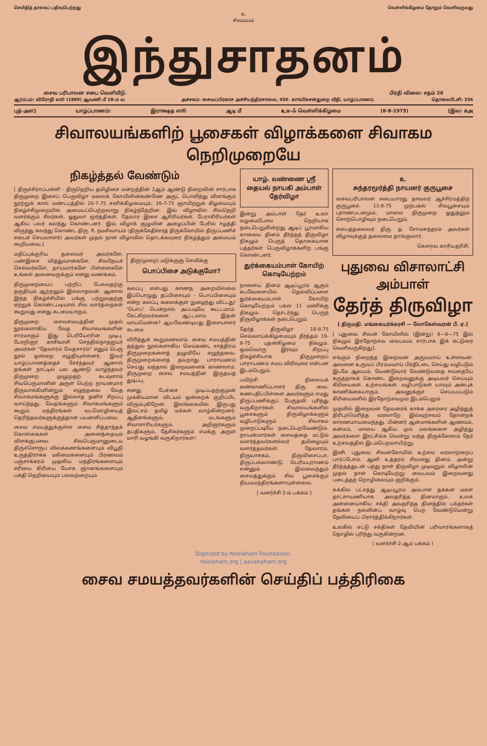செமிதித் தாளகப் பதிவுபெற்றது வெள்ளிக்கிழமை தோறும் வெளிவருவது
உ
சிவமயம்
இந்துசாதனம்
சைவ பரிபாலன சபை வெளியீடு. பிரதி விலை: சதம் 20
ஆரம்பம்: விரோதி ஸூ (1889) ஆவணி மீ 28-ம் வ அச்சகம்: சைவப்பிரகாச அச்சியந்திரசாலை, 450. காங்கேசன்துறை வீதி, யாழ்ப்பாணம். தொலைபேசி: 356
புத்-அள] யாழ்ப்பாணம்: இராக்ஷத ஸூ ஆடி மீ உக-ஃ வெள்ளிக்கிழமை (8-8-1975) [இல: கஅ
சிவாலயங்களிற் பூசைகள் விழாக்களை சிவாகம நெறிமுறையே
நிகழ்த்தல் வேண்டும்
[ திருச்சிராப்பள்ளி - திருநெறிய தமிழிசை மன்றத்தின் 2ஆம் ஆண்டு நிறைவின் சார்பாக திருமுறை இசைப் பெருவிழா மலைக் கோயிலின்கண்ணே அருட் பொலிந்து விளங்கும் நூற்றுக் கால் மண்டபத்தில் 26-7-75 சனிக்கிழமையும், 26-7-75 ஞாயிற்றுக் கிழமையும் நிகழ்ச்சிமுறையில் அமையப்பெற்றவாறு நிகழ்ந்தேறின. இவ் விழாவில் சிவநெறி வளர்க்கும் சீலர்கள், ஓதுவா மூர்த்திகள், தேவார இசை ஆசிரியர்கள், பேராசிரியர்கள் ஆகிய பலர் கலந்து கொண்டனர். இவ் விழாக் குழுவின் அழைப்பின் பேரில் ஈழத்தி லிருந்து கலந்து கொண்ட திரு. R. நமசிவாயம் (திருக்கேதீச்சரத் திருக்கோயில் திருப்பணிச் சபைச் செயலாளர்) அவர்கள் முதல் நாள் விழாவில் தொடக்கவுரை நிகழ்த்தும் அமையம் கூறியவை.]
மதிப்புக்குரிய தலைவர் அவர்களே, பண்இசை வித்துவான்களே, சிவநேயச் செல்வர்களே, தாய்மார்களே பிள்ளைகளே உங்கள் அனைவருக்கும் எனது வணக்கம்,
திருமுறையைப் பற்றிப் பேசுவதற்கு தகுதியும் ஆற்றலும் இல்லாதவன். ஆனால் இந்த நிகழ்ச்சியில் பங்கு பற்றுவதற்கு ஏற்றுக் கொண்டபடியால் சில வார்த்தைகள் கூறுவது எனது கடமையாகும்.
திருமுறை சைவசமயத்தின் முதல் நூல்களாகிய வேத சிவாகமங்களின் சாரமாகும் இது பெரியோரின் முடிபு. பேரறிஞர் காசிவாசி செந்தில்நாதஐயர் அவர்கள் "தேவாரம் வேதசாரம்" எனும் பெரு நூல் ஒன்றை எழுதியுள்ளனர். இவர் யாழ்ப்பாணத்தைச் சேர்ந்தவர் ஆனால் தங்கள் நாட்டில் பல ஆண்டு வாழ்ந்தவர் திருமுறை முழுமுதற் கடவுளாம் சிவபெருமானின் அருள் பெற்ற நாயன்மார் திருவாக்கினின்றும் எழுந்தவை வேத சிவாகமங்களுக்கு இல்லாத தனிச் சிறப்பு வாய்ந்தது. வேதங்களும் சிவாகமங்களும் கூறும் மந்திரங்கள் வடமொழியைத் தெரிந்தவர்களுக்குத்தான் பயனளிப்பவை.
சைவ சமயத்துக்குள்ள சைவ சித்தாந்தக் கொள்கைகள் அனைத்தையும் விளக்குபவை. சிவபெருமானுடைய திருச்சொரூப விலக்கணங்களையும் விபூதி உருத்திராக்க மகிமைகளையும் பிரணவம் பஞ்சாக்கரம் முதலிய மந்திரங்களையும் சரியை கிரியை யோக ஞானங்களையும் பக்தி நெறியையும் பலவற்றையும்
திரு(முறை) மடுக்குஞ் செவிக்கு
பொப்பிசை அடுக்குமோ?
கலப்பு என்பது காணத அறையில்லை இப்பொழுது தப்பிசையும் - பொப்பிசையும் என்ற கலப்பு கலைக்குள் நுழைந்து விட்டது! 'பொப்' பென்றால் அப்படியே கூட்டமாம். கேட்கிறவர்களை ஆட்டமாம். இதன் மாயமென்ன? ஆயவேண்டியது இசையாளர் கடமை
விரித்துக் கூறுவனவாம். சைவ சமயத்தின் தத்துவ நூல்களாகிய மெய்கண்ட சாத்திரம் திருமுறைகளைத் தழுவியே எழுந்தவை. திருமுறைகளைத் தவறாது பாராயணம் செய்து வந்தால் இறைவனைக் காணலாம். திருமுறை சைவ சமயத்தின் இருதயத் துடிப்பு.
எனது பேச்சை முடிப்பதற்குமுன் முக்கியமான விடயம் ஒன்றைக் குறிப்பிட விரும்புகிறேன். இலங்கையில் இருபது இலட்சம் தமிழ் மக்கள் வாழ்கின்றனர். ஆதீனங்களும், மடங்களும் சிவாசாரியர்களும், அறிஞர்களும் தபதிகளும், தேசிகர்களும் எமக்கு அருள் மாரி வழங்கி வருகிறார்கள்!
யாழ். வண்ணை ஸ்ரீ தையல் நாயகி அம்பாள் தேர்விழா
இன்று அம்பாள் தேர் உலா வழமைபோல நெறியாக நடைபெறுகின்றது ஆடிப் பூரமாகிய காலைய தினம் தீர்த்தத் திருவிழா நிகழும் பெருந் தொகையான பத்தர்கள் பெருவிழாக்களிற் பங்கு கொண்டனர்.
துர்க்கையம்பாள் கோயிற் கொடியேற்றம்
நாளைய தினம் ஆடிப்பூரம் ஆகும் சுபவேளையில் தெல்லிப்பளை துர்க்கையம்பாள் கோயிற் கொடியேற்றம் பகல் 11 மணிக்கு நிகழும். தொடர்ந்து பெருந் திருவிழாக்கள் நடைபெறும்.
தேர்த் திருவிழா 18-8-75 செவ்வாய்க்கிழமையும் தீர்த்தம் 19-8-75 புதன்கிழமை நிகழும். ஒவ்வொரு இரவும் சிறப்பு நிகழ்ச்சியாக திருமுறைப் பாராயணம் சமய விரிவுரை என்பன இடம்பெறும்.
பயிற்சி நிலையக் கண்காணிப்பாளர் திரு. வை. கணபதிப்பிள்ளை அவர்களும் எமது திருப்பணிக்குப் பேருதவி புரிந்து வருகிறார்கள். சிவாலயங்களில் பூசைகளும் திருவிழாக்களும் வழிபாடுகளும் சிவாகம முறைப்படியே நடைபெறவேண்டும். நாயன்மார்கள் சைவத்தை மட்டும் வளர்த்தவர்களல்லர் தமிழையும் வளர்த்தவர்கள். தேவாரம், திருவாசகம், திருவிசைப்பா, திருப்பல்லாண்டு, பெரியபுராணம் என்னும் இவ்வைந்தும் சைவத்துக்கும் சிவ பூசைக்கும் நியமமந்திரங்களாயுள்ளவை.
[ வளர்ச்சி 2-ம் பக்கம் ]
உ
சுந்தரமூர்த்தி நாயனர் குருபூசை
சைவபரிபாலன சபையாரது நாவலர் ஆச்சிரமத்திற் குருபூசை. 13-8-75 முற்பகல் சிவபூசையும் புராணபடனமும், மாலை திருமுறை ஓதுதலும் சொற்பொழிவும் நடைபெறும்.
சபைத்தலைவர் திரு. த. சோமசுந்தரம் அவர்கள் விழாவுக்குத் தலைமை தாங்குவார்,
கௌரவ காரியதரிசி.
புதுவை விசாலாட்சி அம்பாள்
தேர்த் திருவிழா
[ திருமதி. மங்கையர்க்கரசி — லோகேஸ்வரன் பீ. ஏ.]
[ புதுவை சிவன் கோயிலில் (இன்று) 8—8—75 இல் நிகழும் இரதோற்சவ வைபவம் சார்பாக இக் கட்டுரை வெளிவருகிறது].
எங்கும் நிறைந்த இறைவன் அருவமாய் உள்ளவன். அவனை உருவப் பிரம்மமாய் பிரதிட்டை செய்து வழிபடும் இடமே ஆலயம். வேண்டுவார் வேண்டுவதை ஈவதையே கருத்தாகக் கொண்ட இறைவனுக்கு அடியவர் செய்யும் கிரியைகள், உற்சவங்கள். வழிபாடுகள் யாவும் அன்புக் காணிக்கையாகும். அவனுக்குச் செய்யப்படும் கிரியைகளில் இரதோற்சவமும் இடம்பெறும்.
முதலில் இறைவன் தேவரைக் காக்க அசுரரை அழித்துத் திரிபுரமெரித்த வரலாறே இவ்வுற்சவம் தோன்றக் காரணமாயமைந்தது. பின்னர் ஆன்மாக்களின் ஆணவம், கன்மம், மாயை ஆகிய மும் மலங்களை அழித்து அவர்களை இரட்சிக்க வென்று வந்த திருக்கோலம் தேர் உற்சவத்தில் இடம்பெறலாயிற்று.
இனி, புதுவை சிவன்கோயில் உற்சவ வரலாற்றைப் பார்ப்போம். ஆனி உத்தரம் சிவனது தினம். அன்று தீர்த்தத்துடன் பத்து நாள் திருவிழா முடிவுறும். விழாவின் முதல் நாள் கொடியேற்று வைபவம் இறைவனது படைத்தற் றொழிலையும் குறிக்கும்.
சுக்கில பட்சத்து ஆடிப்பூரம் அம்பாள் தக்கன் மகள் தாட்சாயணியாக அவதரித்த தினமாகும். உலக அன்னையாகிய சக்தி அவதரித்த தினத்தில் பக்தர்கள் தங்கள் நல்லின்ப வாழ்வு பெற வேண்டுமென்று தேவியைப் பிரார்த்திக்கிறார்கள்.
உலகில் எட்டு சக்திகள் தேவியின் பரிவாரங்களாகத் தொழில் புரிந்து வருகின்றன.
( வளர்ச்சி 2-ஆம் பக்கம் )
Digitized by Noolaham Foundation.
noolaham.org | aavanaham.org
சைவ சமயத்தவர்களின் செய்திப் பத்திரிகை